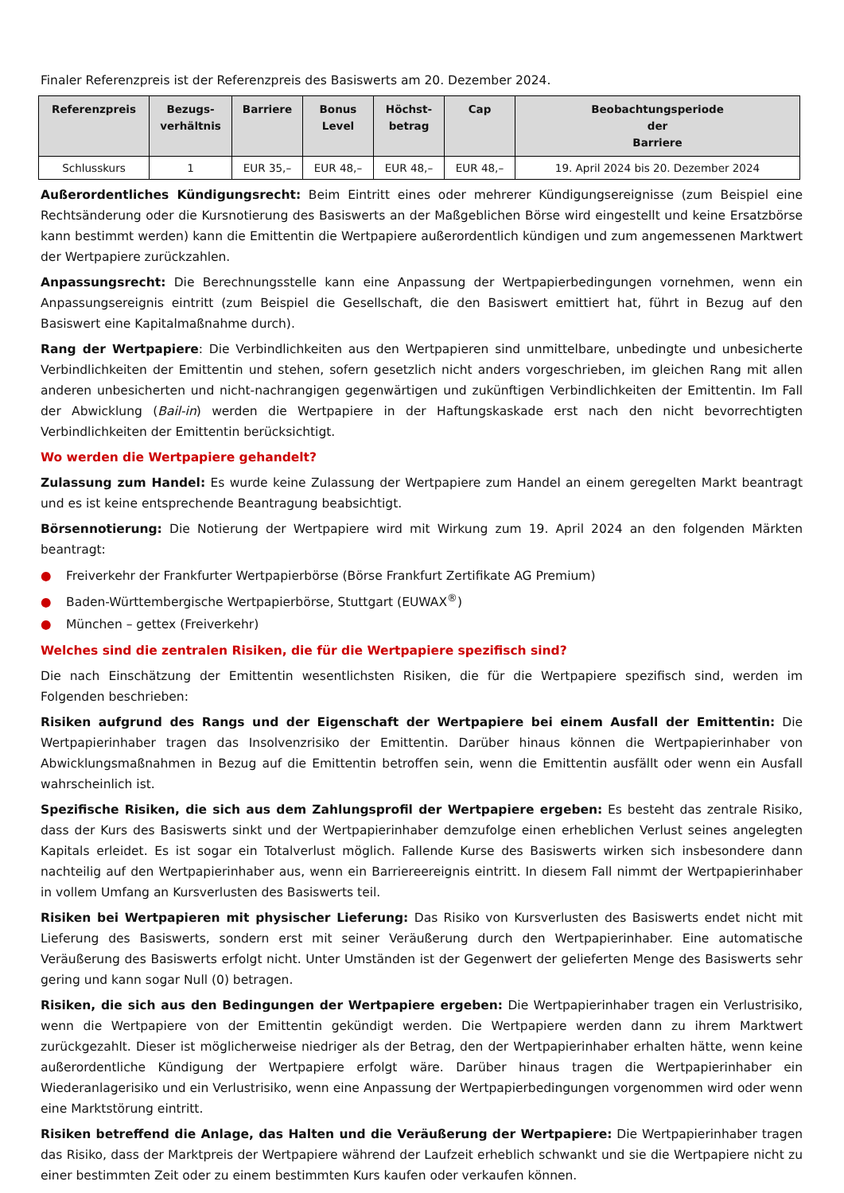Finaler Referenzpreis ist der Referenzpreis des Basiswerts am 20. Dezember 2024.
| Referenzpreis | Bezugs- verhältnis | Barriere | Bonus Level | Höchst- betrag | Cap | Beobachtungsperiode der Barriere |
| --- | --- | --- | --- | --- | --- | --- |
| Schlusskurs | 1 | EUR 35,– | EUR 48,– | EUR 48,– | EUR 48,– | 19. April 2024 bis 20. Dezember 2024 |
Außerordentliches Kündigungsrecht: Beim Eintritt eines oder mehrerer Kündigungsereignisse (zum Beispiel eine Rechtsänderung oder die Kursnotierung des Basiswerts an der Maßgeblichen Börse wird eingestellt und keine Ersatzbörse kann bestimmt werden) kann die Emittentin die Wertpapiere außerordentlich kündigen und zum angemessenen Marktwert der Wertpapiere zurückzahlen.
Anpassungsrecht: Die Berechnungsstelle kann eine Anpassung der Wertpapierbedingungen vornehmen, wenn ein Anpassungsereignis eintritt (zum Beispiel die Gesellschaft, die den Basiswert emittiert hat, führt in Bezug auf den Basiswert eine Kapitalmaßnahme durch).
Rang der Wertpapiere: Die Verbindlichkeiten aus den Wertpapieren sind unmittelbare, unbedingte und unbesicherte Verbindlichkeiten der Emittentin und stehen, sofern gesetzlich nicht anders vorgeschrieben, im gleichen Rang mit allen anderen unbesicherten und nicht-nachrangigen gegenwärtigen und zukünftigen Verbindlichkeiten der Emittentin. Im Fall der Abwicklung (Bail-in) werden die Wertpapiere in der Haftungskaskade erst nach den nicht bevorrechtigten Verbindlichkeiten der Emittentin berücksichtigt.
Wo werden die Wertpapiere gehandelt?
Zulassung zum Handel: Es wurde keine Zulassung der Wertpapiere zum Handel an einem geregelten Markt beantragt und es ist keine entsprechende Beantragung beabsichtigt.
Börsennotierung: Die Notierung der Wertpapiere wird mit Wirkung zum 19. April 2024 an den folgenden Märkten beantragt:
● Freiverkehr der Frankfurter Wertpapierbörse (Börse Frankfurt Zertifikate AG Premium)
● Baden-Württembergische Wertpapierbörse, Stuttgart (EUWAX<sup>®</sup>)
● München – gettex (Freiverkehr)
Welches sind die zentralen Risiken, die für die Wertpapiere spezifisch sind?
Die nach Einschätzung der Emittentin wesentlichsten Risiken, die für die Wertpapiere spezifisch sind, werden im Folgenden beschrieben:
Risiken aufgrund des Rangs und der Eigenschaft der Wertpapiere bei einem Ausfall der Emittentin: Die Wertpapierinhaber tragen das Insolvenzrisiko der Emittentin. Darüber hinaus können die Wertpapierinhaber von Abwicklungsmaßnahmen in Bezug auf die Emittentin betroffen sein, wenn die Emittentin ausfällt oder wenn ein Ausfall wahrscheinlich ist.
Spezifische Risiken, die sich aus dem Zahlungsprofil der Wertpapiere ergeben: Es besteht das zentrale Risiko, dass der Kurs des Basiswerts sinkt und der Wertpapierinhaber demzufolge einen erheblichen Verlust seines angelegten Kapitals erleidet. Es ist sogar ein Totalverlust möglich. Fallende Kurse des Basiswerts wirken sich insbesondere dann nachteilig auf den Wertpapierinhaber aus, wenn ein Barriereereignis eintritt. In diesem Fall nimmt der Wertpapierinhaber in vollem Umfang an Kursverlusten des Basiswerts teil.
Risiken bei Wertpapieren mit physischer Lieferung: Das Risiko von Kursverlusten des Basiswerts endet nicht mit Lieferung des Basiswerts, sondern erst mit seiner Veräußerung durch den Wertpapierinhaber. Eine automatische Veräußerung des Basiswerts erfolgt nicht. Unter Umständen ist der Gegenwert der gelieferten Menge des Basiswerts sehr gering und kann sogar Null (0) betragen.
Risiken, die sich aus den Bedingungen der Wertpapiere ergeben: Die Wertpapierinhaber tragen ein Verlustrisiko, wenn die Wertpapiere von der Emittentin gekündigt werden. Die Wertpapiere werden dann zu ihrem Marktwert zurückgezahlt. Dieser ist möglicherweise niedriger als der Betrag, den der Wertpapierinhaber erhalten hätte, wenn keine außerordentliche Kündigung der Wertpapiere erfolgt wäre. Darüber hinaus tragen die Wertpapierinhaber ein Wiederanlagerisiko und ein Verlustrisiko, wenn eine Anpassung der Wertpapierbedingungen vorgenommen wird oder wenn eine Marktstörung eintritt.
Risiken betreffend die Anlage, das Halten und die Veräußerung der Wertpapiere: Die Wertpapierinhaber tragen das Risiko, dass der Marktpreis der Wertpapiere während der Laufzeit erheblich schwankt und sie die Wertpapiere nicht zu einer bestimmten Zeit oder zu einem bestimmten Kurs kaufen oder verkaufen können.